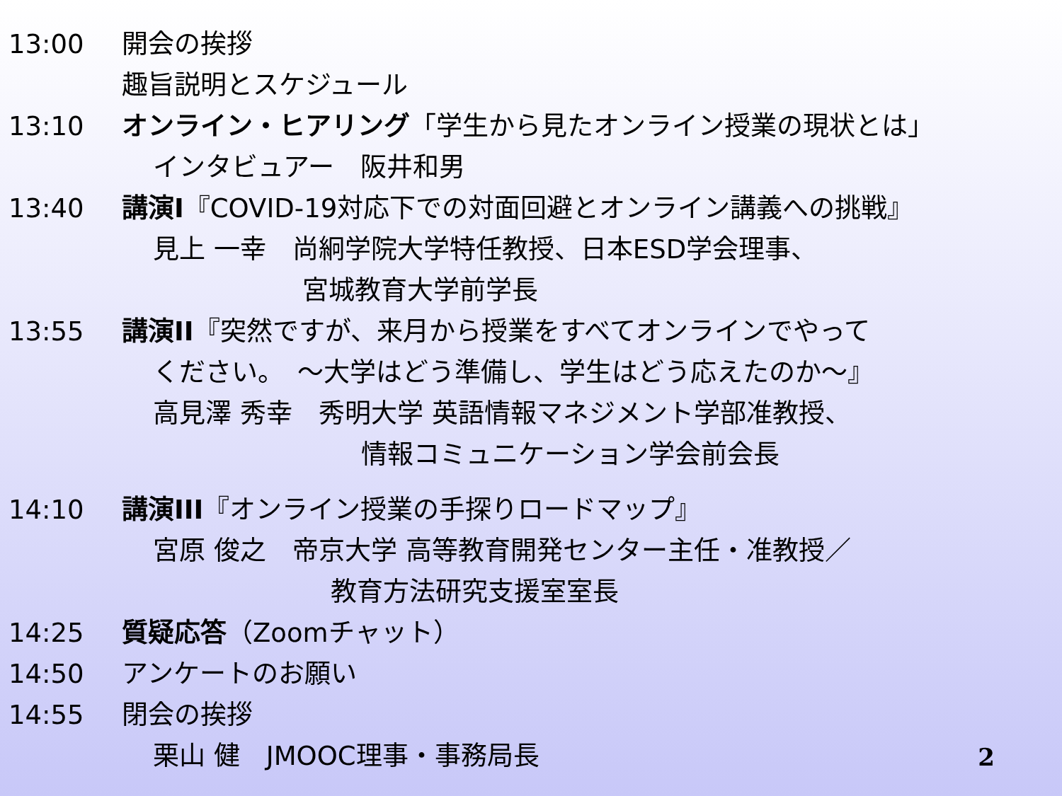13:00 開会の挨拶
趣旨説明とスケジュール
13:10 オンライン・ヒアリング「学生から見たオンライン授業の現状とは」
インタビュアー　阪井和男
13:40 講演I『COVID-19対応下での対面回避とオンライン講義への挑戦』
見上 一幸　尚絅学院大学特任教授、日本ESD学会理事、
宮城教育大学前学長
13:55 講演II『突然ですが、来月から授業をすべてオンラインでやって
ください。　～大学はどう準備し、学生はどう応えたのか～』
高見澤 秀幸　秀明大学 英語情報マネジメント学部准教授、
情報コミュニケーション学会前会長
14:10 講演III『オンライン授業の手探りロードマップ』
宮原 俊之　帝京大学 高等教育開発センター主任・准教授／
教育方法研究支援室室長
14:25 質疑応答（Zoomチャット）
14:50 アンケートのお願い
14:55 閉会の挨拶
栗山 健　JMOOC理事・事務局長
2